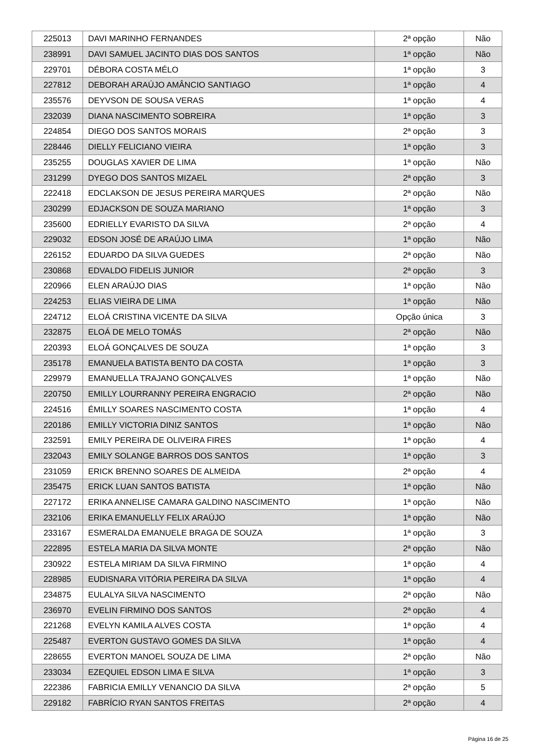| 225013 | DAVI MARINHO FERNANDES | 2ª opção | Não |
| 238991 | DAVI SAMUEL JACINTO DIAS DOS SANTOS | 1ª opção | Não |
| 229701 | DÉBORA COSTA MÉLO | 1ª opção | 3 |
| 227812 | DEBORAH ARAÚJO AMÂNCIO SANTIAGO | 1ª opção | 4 |
| 235576 | DEYVSON DE SOUSA VERAS | 1ª opção | 4 |
| 232039 | DIANA NASCIMENTO SOBREIRA | 1ª opção | 3 |
| 224854 | DIEGO DOS SANTOS MORAIS | 2ª opção | 3 |
| 228446 | DIELLY FELICIANO VIEIRA | 1ª opção | 3 |
| 235255 | DOUGLAS XAVIER DE LIMA | 1ª opção | Não |
| 231299 | DYEGO DOS SANTOS MIZAEL | 2ª opção | 3 |
| 222418 | EDCLAKSON DE JESUS PEREIRA MARQUES | 2ª opção | Não |
| 230299 | EDJACKSON DE SOUZA MARIANO | 1ª opção | 3 |
| 235600 | EDRIELLY EVARISTO DA SILVA | 2ª opção | 4 |
| 229032 | EDSON JOSÉ DE ARAÚJO LIMA | 1ª opção | Não |
| 226152 | EDUARDO DA SILVA GUEDES | 2ª opção | Não |
| 230868 | EDVALDO FIDELIS JUNIOR | 2ª opção | 3 |
| 220966 | ELEN ARAÚJO DIAS | 1ª opção | Não |
| 224253 | ELIAS VIEIRA DE LIMA | 1ª opção | Não |
| 224712 | ELOÁ CRISTINA VICENTE DA SILVA | Opção única | 3 |
| 232875 | ELOÁ DE MELO TOMÁS | 2ª opção | Não |
| 220393 | ELOÁ GONÇALVES DE SOUZA | 1ª opção | 3 |
| 235178 | EMANUELA BATISTA BENTO DA COSTA | 1ª opção | 3 |
| 229979 | EMANUELLA TRAJANO GONÇALVES | 1ª opção | Não |
| 220750 | EMILLY LOURRANNY PEREIRA ENGRACIO | 2ª opção | Não |
| 224516 | ÉMILLY SOARES NASCIMENTO COSTA | 1ª opção | 4 |
| 220186 | EMILLY VICTORIA DINIZ SANTOS | 1ª opção | Não |
| 232591 | EMILY PEREIRA DE OLIVEIRA FIRES | 1ª opção | 4 |
| 232043 | EMILY SOLANGE BARROS DOS SANTOS | 1ª opção | 3 |
| 231059 | ERICK BRENNO SOARES DE ALMEIDA | 2ª opção | 4 |
| 235475 | ERICK LUAN SANTOS BATISTA | 1ª opção | Não |
| 227172 | ERIKA ANNELISE CAMARA GALDINO NASCIMENTO | 1ª opção | Não |
| 232106 | ERIKA EMANUELLY FELIX ARAÚJO | 1ª opção | Não |
| 233167 | ESMERALDA EMANUELE BRAGA DE SOUZA | 1ª opção | 3 |
| 222895 | ESTELA MARIA DA SILVA MONTE | 2ª opção | Não |
| 230922 | ESTELA MIRIAM DA SILVA FIRMINO | 1ª opção | 4 |
| 228985 | EUDISNARA VITÓRIA PEREIRA DA SILVA | 1ª opção | 4 |
| 234875 | EULALYA SILVA NASCIMENTO | 2ª opção | Não |
| 236970 | EVELIN FIRMINO DOS SANTOS | 2ª opção | 4 |
| 221268 | EVELYN KAMILA ALVES COSTA | 1ª opção | 4 |
| 225487 | EVERTON GUSTAVO GOMES DA SILVA | 1ª opção | 4 |
| 228655 | EVERTON MANOEL SOUZA DE LIMA | 2ª opção | Não |
| 233034 | EZEQUIEL EDSON LIMA E SILVA | 1ª opção | 3 |
| 222386 | FABRICIA EMILLY VENANCIO DA SILVA | 2ª opção | 5 |
| 229182 | FABRÍCIO RYAN SANTOS FREITAS | 2ª opção | 4 |
Página 16 de 25